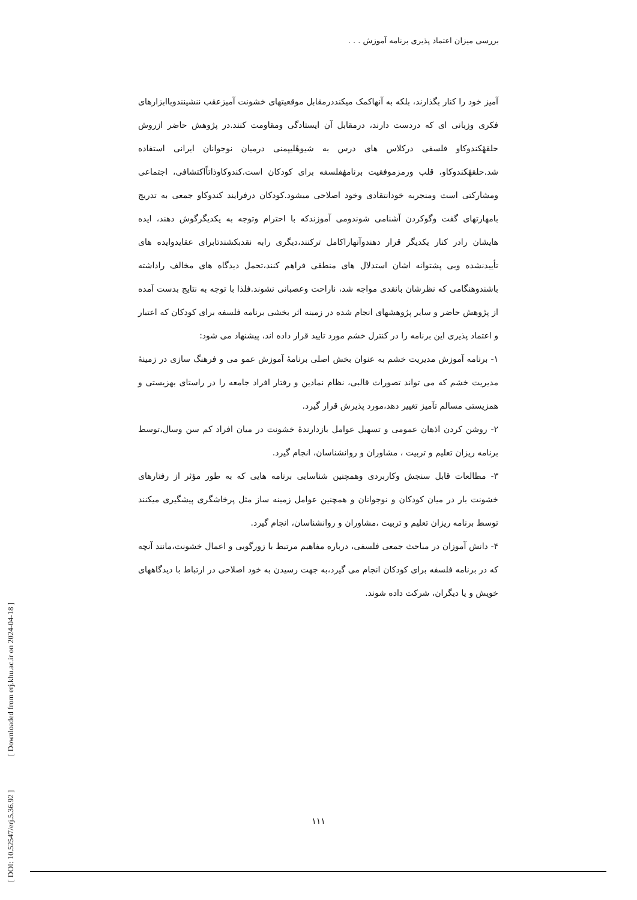بررسی میزان اعتماد پذیری برنامه آموزش . . .
آمیز خود را کنار بگذارند، بلکه به آنهاکمک میکنددرمقابل موقعیتهای خشونت آمیزعقب ننشینندوباابزارهای فکری وزبانی ای که دردست دارند، درمقابل آن ایستادگی ومقاومت کنند.در پژوهش حاضر ازروش حلقهٔکندوکاو فلسفی درکلاس های درس به شیوهٔلیپمنی درمیان نوجوانان ایرانی استفاده شد.حلقهٔکندوکاو، قلب ورمزموفقیت برنامهٔفلسفه برای کودکان است.کندوکاوذاتاًاکتشافی، اجتماعی ومشارکتی است ومنجربه خودانتقادی وخود اصلاحی میشود.کودکان درفرایند کندوکاو جمعی به تدریج بامهارتهای گفت وگوکردن آشنامی شوندومی آموزندکه با احترام وتوجه به یکدیگرگوش دهند، ایده هایشان رادر کنار یکدیگر قرار دهندوآنهاراکامل ترکنند،دیگری رابه نقدبکشندتابرای عقایدوایده های تأییدنشده وبی پشتوانه اشان استدلال های منطقی فراهم کنند،تحمل دیدگاه های مخالف راداشته باشندوهنگامی که نظرشان بانقدی مواجه شد، ناراحت وعصبانی نشوند.فلذا با توجه به نتایج بدست آمده از پژوهش حاضر و سایر پژوهشهای انجام شده در زمینه اثر بخشی برنامه فلسفه برای کودکان که اعتبار و اعتماد پذیری این برنامه را در کنترل خشم مورد تایید قرار داده اند، پیشنهاد می شود:
۱- برنامه آموزش مدیریت خشم به عنوان بخش اصلی برنامهٔ آموزش عمو می و فرهنگ سازی در زمینهٔ مدیریت خشم که می تواند تصورات قالبی، نظام نمادین و رفتار افراد جامعه را در راستای بهزیستی و همزیستی مسالم تآمیز تغییر دهد،مورد پذیرش قرار گیرد.
۲- روشن کردن اذهان عمومی و تسهیل عوامل بازدارندهٔ خشونت در میان افراد کم سن وسال،توسط برنامه ریزان تعلیم و تربیت ، مشاوران و روانشناسان، انجام گیرد.
۳- مطالعات قابل سنجش وکاربردی وهمچنین شناسایی برنامه هایی که به طور مؤثر از رفتارهای خشونت بار در میان کودکان و نوجوانان و همچنین عوامل زمینه ساز مثل پرخاشگری پیشگیری میکنند توسط برنامه ریزان تعلیم و تربیت ،مشاوران و روانشناسان، انجام گیرد.
۴- دانش آموزان در مباحث جمعی فلسفی، درباره مفاهیم مرتبط با زورگویی و اعمال خشونت،مانند آنچه که در برنامه فلسفه برای کودکان انجام می گیرد،به جهت رسیدن به خود اصلاحی در ارتباط با دیدگاههای خویش و یا دیگران، شرکت داده شوند.
[ DOI: 10.52547/erj.5.36.92 ]
[ Downloaded from erj.khu.ac.ir on 2024-04-18 ]
۱۱۱